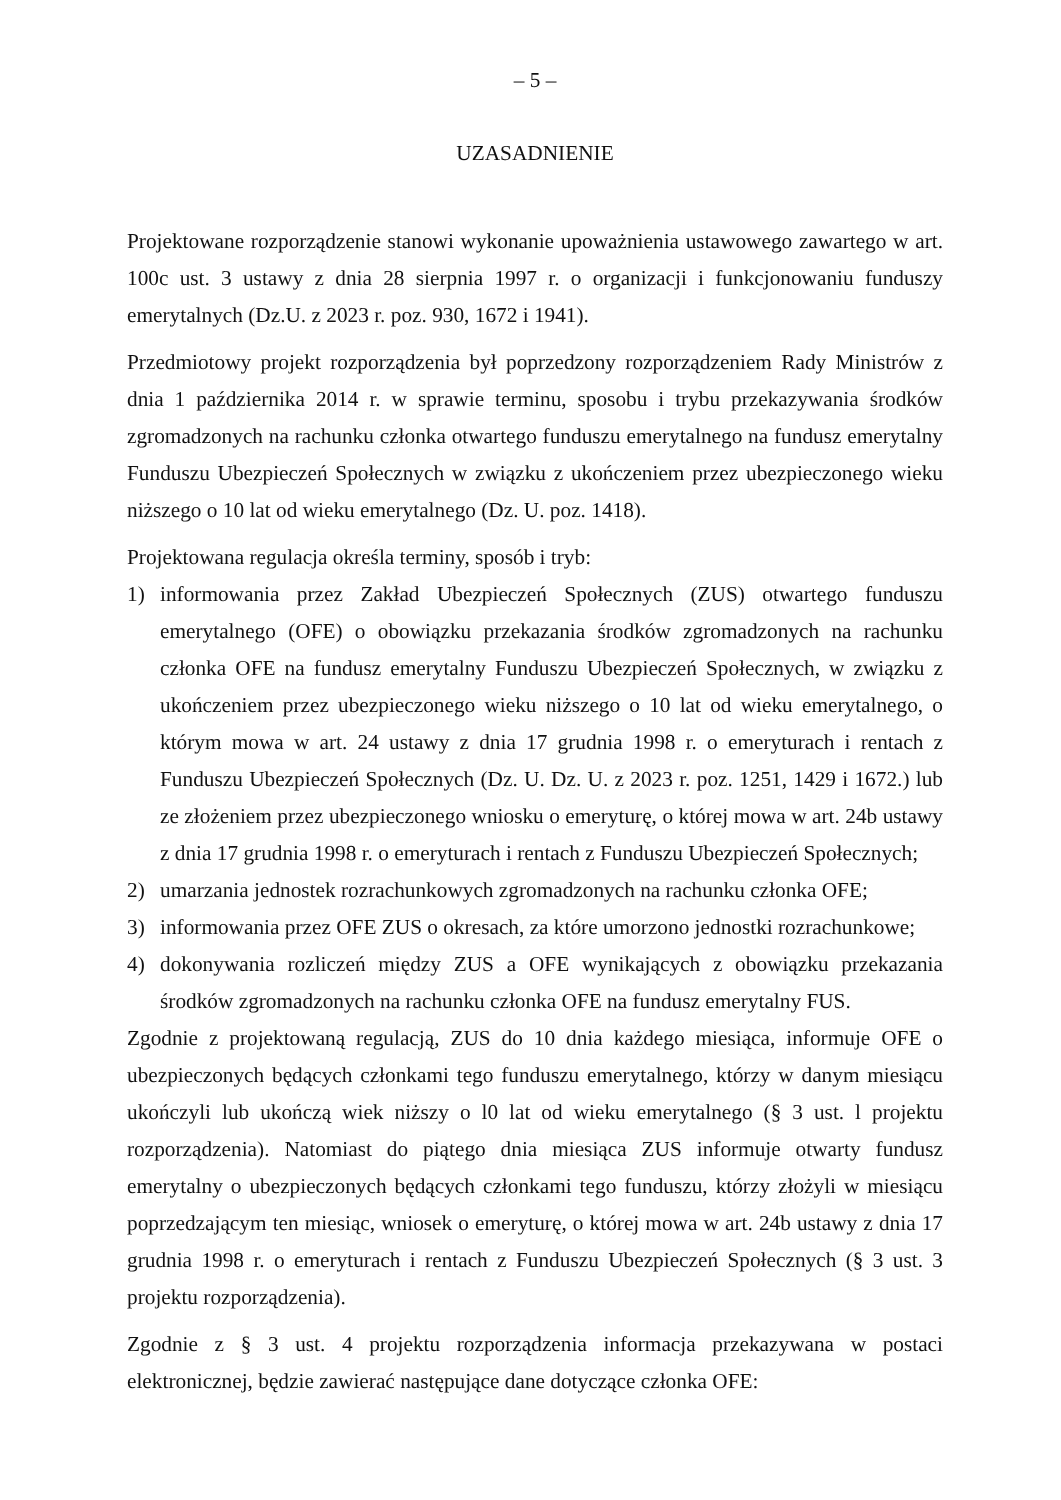– 5 –
UZASADNIENIE
Projektowane rozporządzenie stanowi wykonanie upoważnienia ustawowego zawartego w art. 100c ust. 3 ustawy z dnia 28 sierpnia 1997 r. o organizacji i funkcjonowaniu funduszy emerytalnych (Dz.U. z 2023 r. poz. 930, 1672 i 1941).
Przedmiotowy projekt rozporządzenia był poprzedzony rozporządzeniem Rady Ministrów z dnia 1 października 2014 r. w sprawie terminu, sposobu i trybu przekazywania środków zgromadzonych na rachunku członka otwartego funduszu emerytalnego na fundusz emerytalny Funduszu Ubezpieczeń Społecznych w związku z ukończeniem przez ubezpieczonego wieku niższego o 10 lat od wieku emerytalnego (Dz. U. poz. 1418).
Projektowana regulacja określa terminy, sposób i tryb:
1) informowania przez Zakład Ubezpieczeń Społecznych (ZUS) otwartego funduszu emerytalnego (OFE) o obowiązku przekazania środków zgromadzonych na rachunku członka OFE na fundusz emerytalny Funduszu Ubezpieczeń Społecznych, w związku z ukończeniem przez ubezpieczonego wieku niższego o 10 lat od wieku emerytalnego, o którym mowa w art. 24 ustawy z dnia 17 grudnia 1998 r. o emeryturach i rentach z Funduszu Ubezpieczeń Społecznych (Dz. U. Dz. U. z 2023 r. poz. 1251, 1429 i 1672.) lub ze złożeniem przez ubezpieczonego wniosku o emeryturę, o której mowa w art. 24b ustawy z dnia 17 grudnia 1998 r. o emeryturach i rentach z Funduszu Ubezpieczeń Społecznych;
2) umarzania jednostek rozrachunkowych zgromadzonych na rachunku członka OFE;
3) informowania przez OFE ZUS o okresach, za które umorzono jednostki rozrachunkowe;
4) dokonywania rozliczeń między ZUS a OFE wynikających z obowiązku przekazania środków zgromadzonych na rachunku członka OFE na fundusz emerytalny FUS.
Zgodnie z projektowaną regulacją, ZUS do 10 dnia każdego miesiąca, informuje OFE o ubezpieczonych będących członkami tego funduszu emerytalnego, którzy w danym miesiącu ukończyli lub ukończą wiek niższy o l0 lat od wieku emerytalnego (§ 3 ust. l projektu rozporządzenia). Natomiast do piątego dnia miesiąca ZUS informuje otwarty fundusz emerytalny o ubezpieczonych będących członkami tego funduszu, którzy złożyli w miesiącu poprzedzającym ten miesiąc, wniosek o emeryturę, o której mowa w art. 24b ustawy z dnia 17 grudnia 1998 r. o emeryturach i rentach z Funduszu Ubezpieczeń Społecznych (§ 3 ust. 3 projektu rozporządzenia).
Zgodnie z § 3 ust. 4 projektu rozporządzenia informacja przekazywana w postaci elektronicznej, będzie zawierać następujące dane dotyczące członka OFE: